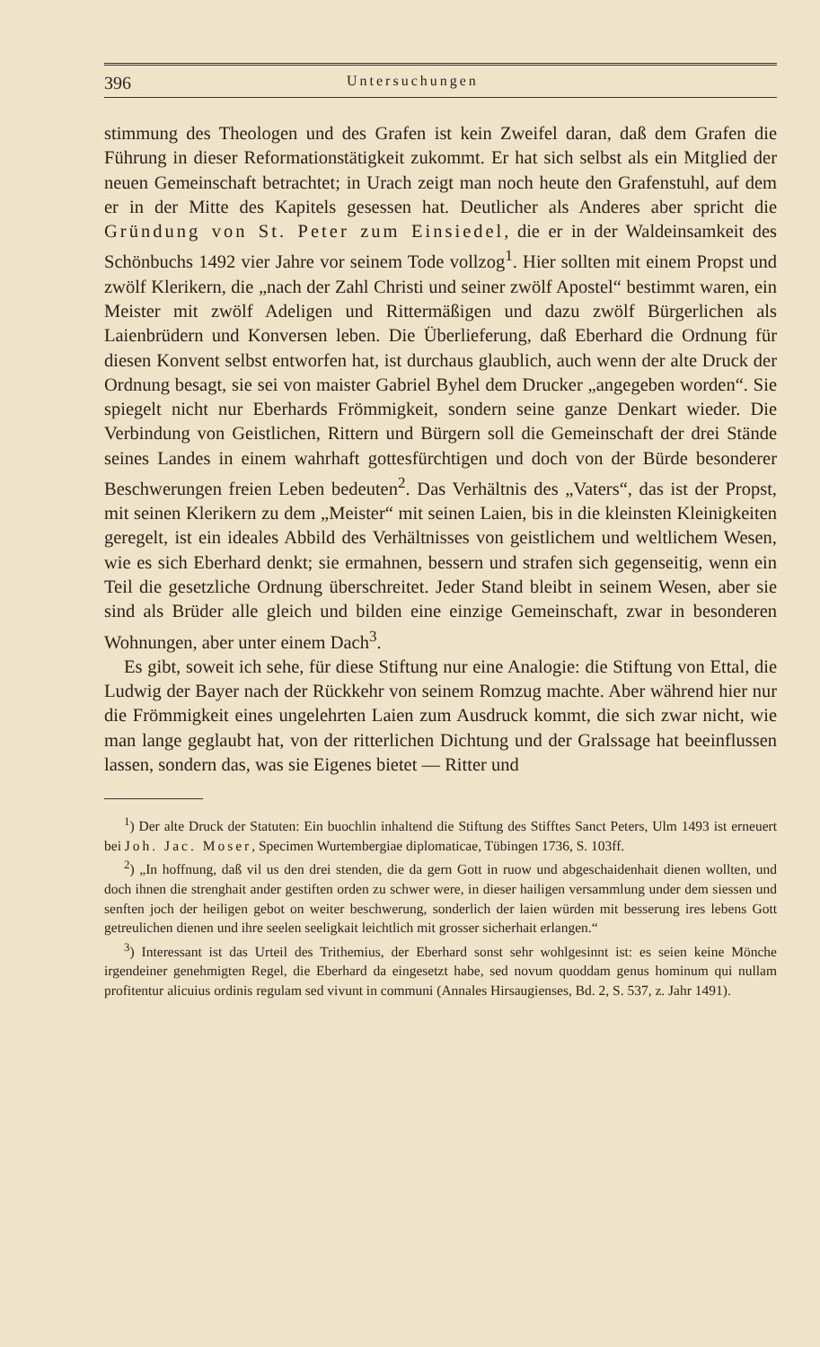396 Untersuchungen
stimmung des Theologen und des Grafen ist kein Zweifel daran, daß dem Grafen die Führung in dieser Reformationstätigkeit zukommt. Er hat sich selbst als ein Mitglied der neuen Gemeinschaft betrachtet; in Urach zeigt man noch heute den Grafenstuhl, auf dem er in der Mitte des Kapitels gesessen hat. Deutlicher als Anderes aber spricht die Gründung von St. Peter zum Einsiedel, die er in der Waldeinsamkeit des Schönbuchs 1492 vier Jahre vor seinem Tode vollzog<sup>1</sup>. Hier sollten mit einem Propst und zwölf Klerikern, die „nach der Zahl Christi und seiner zwölf Apostel“ bestimmt waren, ein Meister mit zwölf Adeligen und Rittermäßigen und dazu zwölf Bürgerlichen als Laienbrüdern und Konversen leben. Die Überlieferung, daß Eberhard die Ordnung für diesen Konvent selbst entworfen hat, ist durchaus glaublich, auch wenn der alte Druck der Ordnung besagt, sie sei von maister Gabriel Byhel dem Drucker „angegeben worden“. Sie spiegelt nicht nur Eberhards Frömmigkeit, sondern seine ganze Denkart wieder. Die Verbindung von Geistlichen, Rittern und Bürgern soll die Gemeinschaft der drei Stände seines Landes in einem wahrhaft gottesfürchtigen und doch von der Bürde besonderer Beschwerungen freien Leben bedeuten<sup>2</sup>. Das Verhältnis des „Vaters“, das ist der Propst, mit seinen Klerikern zu dem „Meister“ mit seinen Laien, bis in die kleinsten Kleinigkeiten geregelt, ist ein ideales Abbild des Verhältnisses von geistlichem und weltlichem Wesen, wie es sich Eberhard denkt; sie ermahnen, bessern und strafen sich gegenseitig, wenn ein Teil die gesetzliche Ordnung überschreitet. Jeder Stand bleibt in seinem Wesen, aber sie sind als Brüder alle gleich und bilden eine einzige Gemeinschaft, zwar in besonderen Wohnungen, aber unter einem Dach<sup>3</sup>.
Es gibt, soweit ich sehe, für diese Stiftung nur eine Analogie: die Stiftung von Ettal, die Ludwig der Bayer nach der Rückkehr von seinem Romzug machte. Aber während hier nur die Frömmigkeit eines ungelehrten Laien zum Ausdruck kommt, die sich zwar nicht, wie man lange geglaubt hat, von der ritterlichen Dichtung und der Gralssage hat beeinflussen lassen, sondern das, was sie Eigenes bietet — Ritter und
<sup>1</sup>) Der alte Druck der Statuten: Ein buochlin inhaltend die Stiftung des Stifftes Sanct Peters, Ulm 1493 ist erneuert bei Joh. Jac. Moser, Specimen Wurtembergiae diplomaticae, Tübingen 1736, S. 103ff.
<sup>2</sup>) „In hoffnung, daß vil us den drei stenden, die da gern Gott in ruow und abgeschaidenhait dienen wollten, und doch ihnen die strenghait ander gestiften orden zu schwer were, in dieser hailigen versammlung under dem siessen und senften joch der heiligen gebot on weiter beschwerung, sonderlich der laien würden mit besserung ires lebens Gott getreulichen dienen und ihre seelen seeligkait leichtlich mit grosser sicherhait erlangen.“
<sup>3</sup>) Interessant ist das Urteil des Trithemius, der Eberhard sonst sehr wohlgesinnt ist: es seien keine Mönche irgendeiner genehmigten Regel, die Eberhard da eingesetzt habe, sed novum quoddam genus hominum qui nullam profitentur alicuius ordinis regulam sed vivunt in communi (Annales Hirsaugienses, Bd. 2, S. 537, z. Jahr 1491).